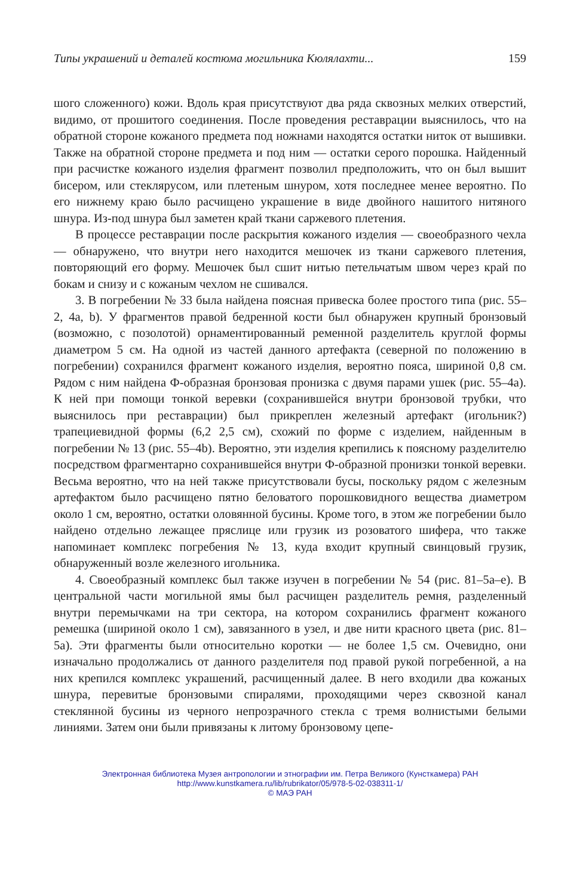Типы украшений и деталей костюма могильника Кюлялахти... 159
шого сложенного) кожи. Вдоль края присутствуют два ряда сквозных мелких отверстий, видимо, от прошитого соединения. После проведения реставрации выяснилось, что на обратной стороне кожаного предмета под ножнами находятся остатки ниток от вышивки. Также на обратной стороне предмета и под ним — остатки серого порошка. Найденный при расчистке кожаного изделия фрагмент позволил предположить, что он был вышит бисером, или стеклярусом, или плетеным шнуром, хотя последнее менее вероятно. По его нижнему краю было расчищено украшение в виде двойного нашитого нитяного шнура. Из-под шнура был заметен край ткани саржевого плетения.
В процессе реставрации после раскрытия кожаного изделия — своеобразного чехла — обнаружено, что внутри него находится мешочек из ткани саржевого плетения, повторяющий его форму. Мешочек был сшит нитью петельчатым швом через край по бокам и снизу и с кожаным чехлом не сшивался.
3. В погребении № 33 была найдена поясная привеска более простого типа (рис. 55–2, 4a, b). У фрагментов правой бедренной кости был обнаружен крупный бронзовый (возможно, с позолотой) орнаментированный ременной разделитель круглой формы диаметром 5 см. На одной из частей данного артефакта (северной по положению в погребении) сохранился фрагмент кожаного изделия, вероятно пояса, шириной 0,8 см. Рядом с ним найдена Ф-образная бронзовая пронизка с двумя парами ушек (рис. 55–4a). К ней при помощи тонкой веревки (сохранившейся внутри бронзовой трубки, что выяснилось при реставрации) был прикреплен железный артефакт (игольник?) трапециевидной формы (6,2 2,5 см), схожий по форме с изделием, найденным в погребении № 13 (рис. 55–4b). Вероятно, эти изделия крепились к поясному разделителю посредством фрагментарно сохранившейся внутри Ф-образной пронизки тонкой веревки. Весьма вероятно, что на ней также присутствовали бусы, поскольку рядом с железным артефактом было расчищено пятно беловатого порошковидного вещества диаметром около 1 см, вероятно, остатки оловянной бусины. Кроме того, в этом же погребении было найдено отдельно лежащее пряслице или грузик из розоватого шифера, что также напоминает комплекс погребения № 13, куда входит крупный свинцовый грузик, обнаруженный возле железного игольника.
4. Своеобразный комплекс был также изучен в погребении № 54 (рис. 81–5a–e). В центральной части могильной ямы был расчищен разделитель ремня, разделенный внутри перемычками на три сектора, на котором сохранились фрагмент кожаного ремешка (шириной около 1 см), завязанного в узел, и две нити красного цвета (рис. 81–5a). Эти фрагменты были относительно коротки — не более 1,5 см. Очевидно, они изначально продолжались от данного разделителя под правой рукой погребенной, а на них крепился комплекс украшений, расчищенный далее. В него входили два кожаных шнура, перевитые бронзовыми спиралями, проходящими через сквозной канал стеклянной бусины из черного непрозрачного стекла с тремя волнистыми белыми линиями. Затем они были привязаны к литому бронзовому цепе-
Электронная библиотека Музея антропологии и этнографии им. Петра Великого (Кунсткамера) РАН
http://www.kunstkamera.ru/lib/rubrikator/05/978-5-02-038311-1/
© МАЭ РАН